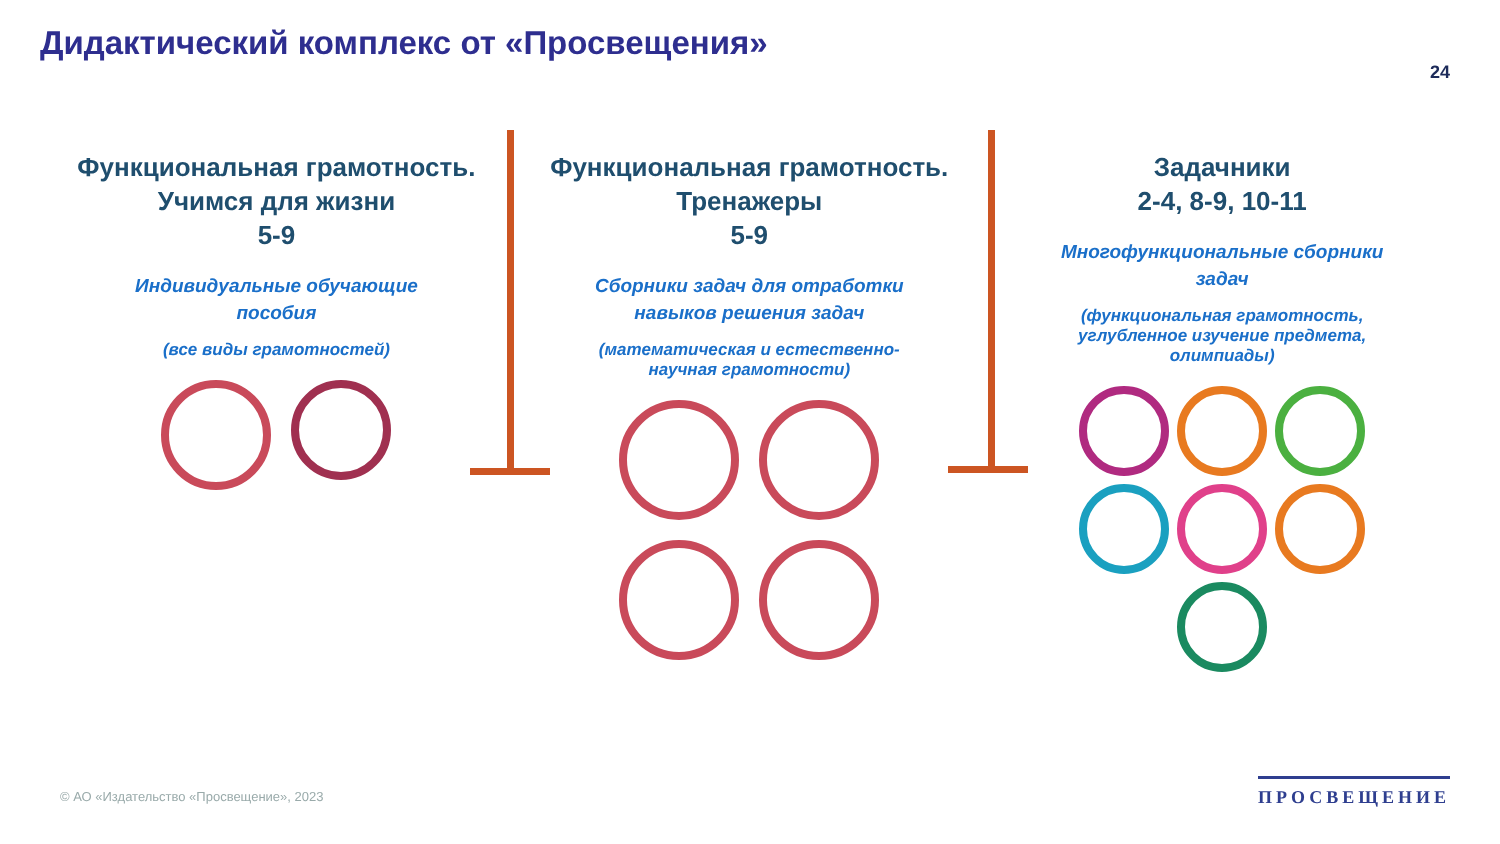Дидактический комплекс от «Просвещения»
24
Функциональная грамотность.
Учимся для жизни
5-9
Индивидуальные обучающие
пособия
(все виды грамотностей)
Функциональная грамотность.
Тренажеры
5-9
Сборники задач для отработки
навыков решения задач
(математическая и естественно-
научная грамотности)
Задачники
2-4, 8-9, 10-11
Многофункциональные сборники
задач
(функциональная грамотность,
углубленное изучение предмета,
олимпиады)
© АО «Издательство «Просвещение», 2023
ПРОСВЕЩЕНИЕ